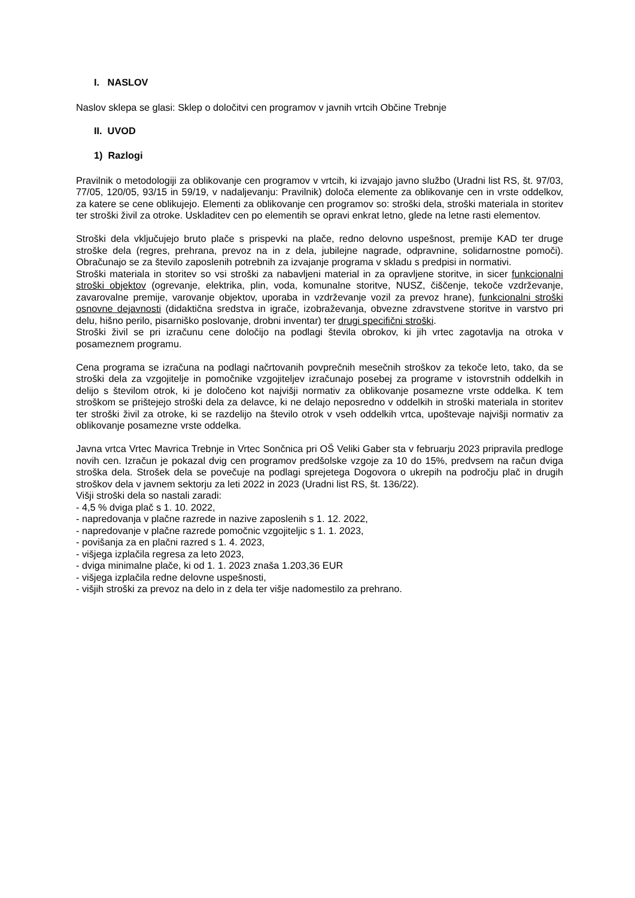I. NASLOV
Naslov sklepa se glasi: Sklep o določitvi cen programov v javnih vrtcih Občine Trebnje
II. UVOD
1) Razlogi
Pravilnik o metodologiji za oblikovanje cen programov v vrtcih, ki izvajajo javno službo (Uradni list RS, št. 97/03, 77/05, 120/05, 93/15 in 59/19, v nadaljevanju: Pravilnik) določa elemente za oblikovanje cen in vrste oddelkov, za katere se cene oblikujejo. Elementi za oblikovanje cen programov so: stroški dela, stroški materiala in storitev ter stroški živil za otroke. Uskladitev cen po elementih se opravi enkrat letno, glede na letne rasti elementov.
Stroški dela vključujejo bruto plače s prispevki na plače, redno delovno uspešnost, premije KAD ter druge stroške dela (regres, prehrana, prevoz na in z dela, jubilejne nagrade, odpravnine, solidarnostne pomoči). Obračunajo se za število zaposlenih potrebnih za izvajanje programa v skladu s predpisi in normativi.
Stroški materiala in storitev so vsi stroški za nabavljeni material in za opravljene storitve, in sicer funkcionalni stroški objektov (ogrevanje, elektrika, plin, voda, komunalne storitve, NUSZ, čiščenje, tekoče vzdrževanje, zavarovalne premije, varovanje objektov, uporaba in vzdrževanje vozil za prevoz hrane), funkcionalni stroški osnovne dejavnosti (didaktična sredstva in igrače, izobraževanja, obvezne zdravstvene storitve in varstvo pri delu, hišno perilo, pisarniško poslovanje, drobni inventar) ter drugi specifični stroški.
Stroški živil se pri izračunu cene določijo na podlagi števila obrokov, ki jih vrtec zagotavlja na otroka v posameznem programu.
Cena programa se izračuna na podlagi načrtovanih povprečnih mesečnih stroškov za tekoče leto, tako, da se stroški dela za vzgojitelje in pomočnike vzgojiteljev izračunajo posebej za programe v istovrstnih oddelkih in delijo s številom otrok, ki je določeno kot najvišji normativ za oblikovanje posamezne vrste oddelka. K tem stroškom se prištejejo stroški dela za delavce, ki ne delajo neposredno v oddelkih in stroški materiala in storitev ter stroški živil za otroke, ki se razdelijo na število otrok v vseh oddelkih vrtca, upoštevaje najvišji normativ za oblikovanje posamezne vrste oddelka.
Javna vrtca Vrtec Mavrica Trebnje in Vrtec Sončnica pri OŠ Veliki Gaber sta v februarju 2023 pripravila predloge novih cen. Izračun je pokazal dvig cen programov predšolske vzgoje za 10 do 15%, predvsem na račun dviga stroška dela. Strošek dela se povečuje na podlagi sprejetega Dogovora o ukrepih na področju plač in drugih stroškov dela v javnem sektorju za leti 2022 in 2023 (Uradni list RS, št. 136/22).
Višji stroški dela so nastali zaradi:
- 4,5 % dviga plač s 1. 10. 2022,
- napredovanja v plačne razrede in nazive zaposlenih s 1. 12. 2022,
- napredovanje v plačne razrede pomočnic vzgojiteljic s 1. 1. 2023,
- povišanja za en plačni razred s 1. 4. 2023,
- višjega izplačila regresa za leto 2023,
- dviga minimalne plače, ki od 1. 1. 2023 znaša 1.203,36 EUR
- višjega izplačila redne delovne uspešnosti,
- višjih stroški za prevoz na delo in z dela ter višje nadomestilo za prehrano.